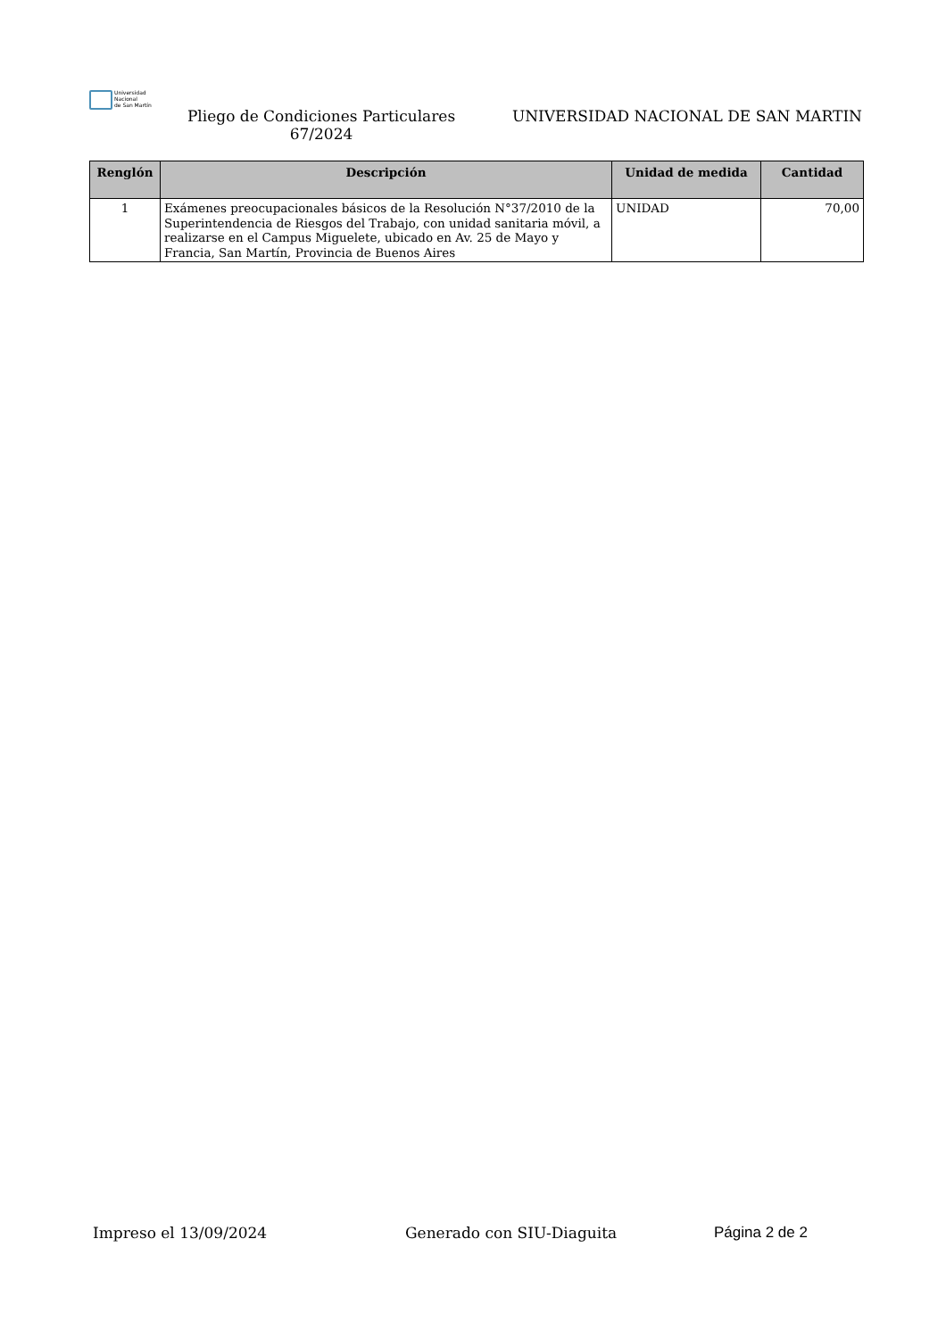Universidad
Nacional
de San Martín
Pliego de Condiciones Particulares 67/2024
UNIVERSIDAD NACIONAL DE SAN MARTIN
| Renglón | Descripción | Unidad de medida | Cantidad |
| --- | --- | --- | --- |
| 1 | Exámenes preocupacionales básicos de la Resolución N°37/2010 de la Superintendencia de Riesgos del Trabajo, con unidad sanitaria móvil, a realizarse en el Campus Miguelete, ubicado en Av. 25 de Mayo y Francia, San Martín, Provincia de Buenos Aires | UNIDAD | 70,00 |
Impreso el 13/09/2024 Generado con SIU-Diaguita Página 2 de 2